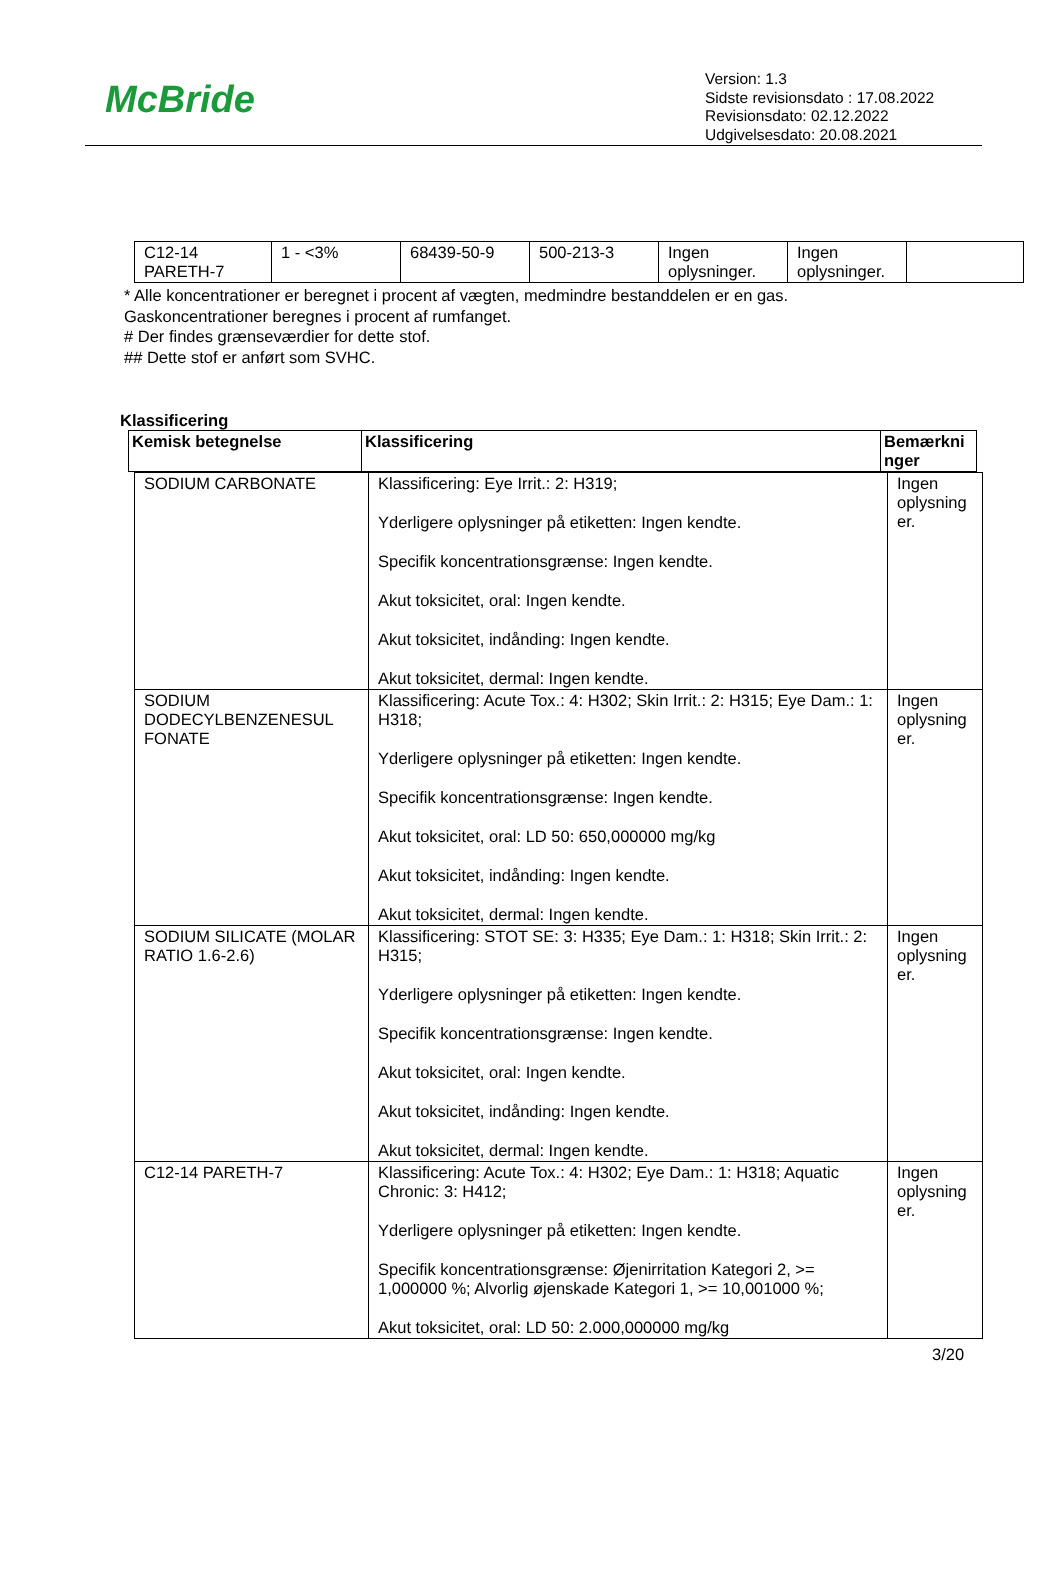McBride
Version: 1.3
Sidste revisionsdato : 17.08.2022
Revisionsdato: 02.12.2022
Udgivelsesdato: 20.08.2021
| C12-14 PARETH-7 | 1 - <3% | 68439-50-9 | 500-213-3 | Ingen oplysninger. | Ingen oplysninger. | |
* Alle koncentrationer er beregnet i procent af vægten, medmindre bestanddelen er en gas.
Gaskoncentrationer beregnes i procent af rumfanget.
# Der findes grænseværdier for dette stof.
## Dette stof er anført som SVHC.
Klassificering
| Kemisk betegnelse | Klassificering | Bemærkni nger |
| --- | --- | --- |
| SODIUM CARBONATE | Klassificering: Eye Irrit.: 2: H319; Yderligere oplysninger på etiketten: Ingen kendte. Specifik koncentrationsgrænse: Ingen kendte. Akut toksicitet, oral: Ingen kendte. Akut toksicitet, indånding: Ingen kendte. Akut toksicitet, dermal: Ingen kendte. | Ingen oplysning er. |
| SODIUM DODECYLBENZENESUL FONATE | Klassificering: Acute Tox.: 4: H302; Skin Irrit.: 2: H315; Eye Dam.: 1: H318; Yderligere oplysninger på etiketten: Ingen kendte. Specifik koncentrationsgrænse: Ingen kendte. Akut toksicitet, oral: LD 50: 650,000000 mg/kg Akut toksicitet, indånding: Ingen kendte. Akut toksicitet, dermal: Ingen kendte. | Ingen oplysning er. |
| SODIUM SILICATE (MOLAR RATIO 1.6-2.6) | Klassificering: STOT SE: 3: H335; Eye Dam.: 1: H318; Skin Irrit.: 2: H315; Yderligere oplysninger på etiketten: Ingen kendte. Specifik koncentrationsgrænse: Ingen kendte. Akut toksicitet, oral: Ingen kendte. Akut toksicitet, indånding: Ingen kendte. Akut toksicitet, dermal: Ingen kendte. | Ingen oplysning er. |
| C12-14 PARETH-7 | Klassificering: Acute Tox.: 4: H302; Eye Dam.: 1: H318; Aquatic Chronic: 3: H412; Yderligere oplysninger på etiketten: Ingen kendte. Specifik koncentrationsgrænse: Øjenirritation Kategori 2, >= 1,000000 %; Alvorlig øjenskade Kategori 1, >= 10,001000 %; Akut toksicitet, oral: LD 50: 2.000,000000 mg/kg | Ingen oplysning er. |
3/20